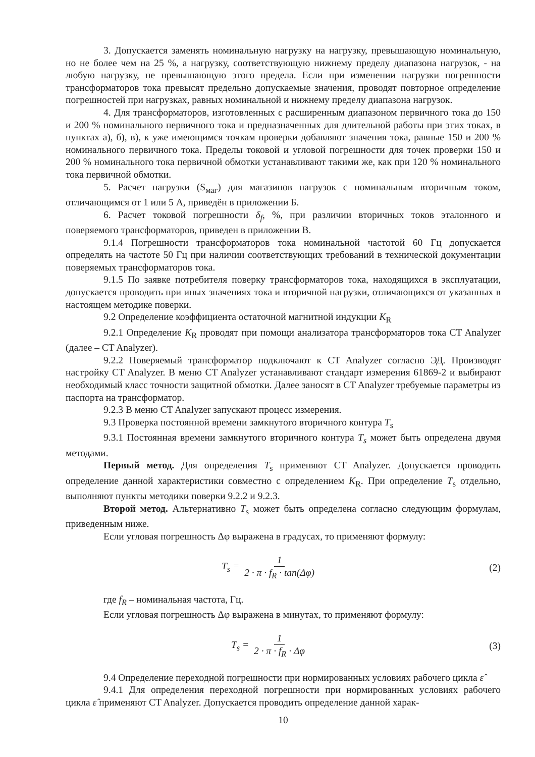3. Допускается заменять номинальную нагрузку на нагрузку, превышающую номинальную, но не более чем на 25 %, а нагрузку, соответствующую нижнему пределу диапазона нагрузок, - на любую нагрузку, не превышающую этого предела. Если при изменении нагрузки погрешности трансформаторов тока превысят предельно допускаемые значения, проводят повторное определение погрешностей при нагрузках, равных номинальной и нижнему пределу диапазона нагрузок.
4. Для трансформаторов, изготовленных с расширенным диапазоном первичного тока до 150 и 200 % номинального первичного тока и предназначенных для длительной работы при этих токах, в пунктах а), б), в), к уже имеющимся точкам проверки добавляют значения тока, равные 150 и 200 % номинального первичного тока. Пределы токовой и угловой погрешности для точек проверки 150 и 200 % номинального тока первичной обмотки устанавливают такими же, как при 120 % номинального тока первичной обмотки.
5. Расчет нагрузки (S<sub>маг</sub>) для магазинов нагрузок с номинальным вторичным током, отличающимся от 1 или 5 А, приведён в приложении Б.
6. Расчет токовой погрешности δ<sub>f</sub>, %, при различии вторичных токов эталонного и поверяемого трансформаторов, приведен в приложении В.
9.1.4 Погрешности трансформаторов тока номинальной частотой 60 Гц допускается определять на частоте 50 Гц при наличии соответствующих требований в технической документации поверяемых трансформаторов тока.
9.1.5 По заявке потребителя поверку трансформаторов тока, находящихся в эксплуатации, допускается проводить при иных значениях тока и вторичной нагрузки, отличающихся от указанных в настоящем методике поверки.
9.2 Определение коэффициента остаточной магнитной индукции K<sub>R</sub>
9.2.1 Определение K<sub>R</sub> проводят при помощи анализатора трансформаторов тока CT Analyzer (далее – CT Analyzer).
9.2.2 Поверяемый трансформатор подключают к CT Analyzer согласно ЭД. Производят настройку CT Analyzer. В меню CT Analyzer устанавливают стандарт измерения 61869-2 и выбирают необходимый класс точности защитной обмотки. Далее заносят в CT Analyzer требуемые параметры из паспорта на трансформатор.
9.2.3 В меню CT Analyzer запускают процесс измерения.
9.3 Проверка постоянной времени замкнутого вторичного контура T<sub>s</sub>
9.3.1 Постоянная времени замкнутого вторичного контура T<sub>s</sub> может быть определена двумя методами.
Первый метод. Для определения T<sub>s</sub> применяют CT Analyzer. Допускается проводить определение данной характеристики совместно с определением K<sub>R</sub>. При определение T<sub>s</sub> отдельно, выполняют пункты методики поверки 9.2.2 и 9.2.3.
Второй метод. Альтернативно T<sub>s</sub> может быть определена согласно следующим формулам, приведенным ниже.
Если угловая погрешность Δφ выражена в градусах, то применяют формулу:
T<sub>s</sub> = 1 2 · π · f<sub>R</sub> · tan(Δφ) (2)
где f<sub>R</sub> – номинальная частота, Гц.
Если угловая погрешность Δφ выражена в минутах, то применяют формулу:
T<sub>s</sub> = 1 2 · π · f<sub>R</sub> · Δφ (3)
9.4 Определение переходной погрешности при нормированных условиях рабочего цикла ε̂
9.4.1 Для определения переходной погрешности при нормированных условиях рабочего цикла ε̂ применяют CT Analyzer. Допускается проводить определение данной харак-
10